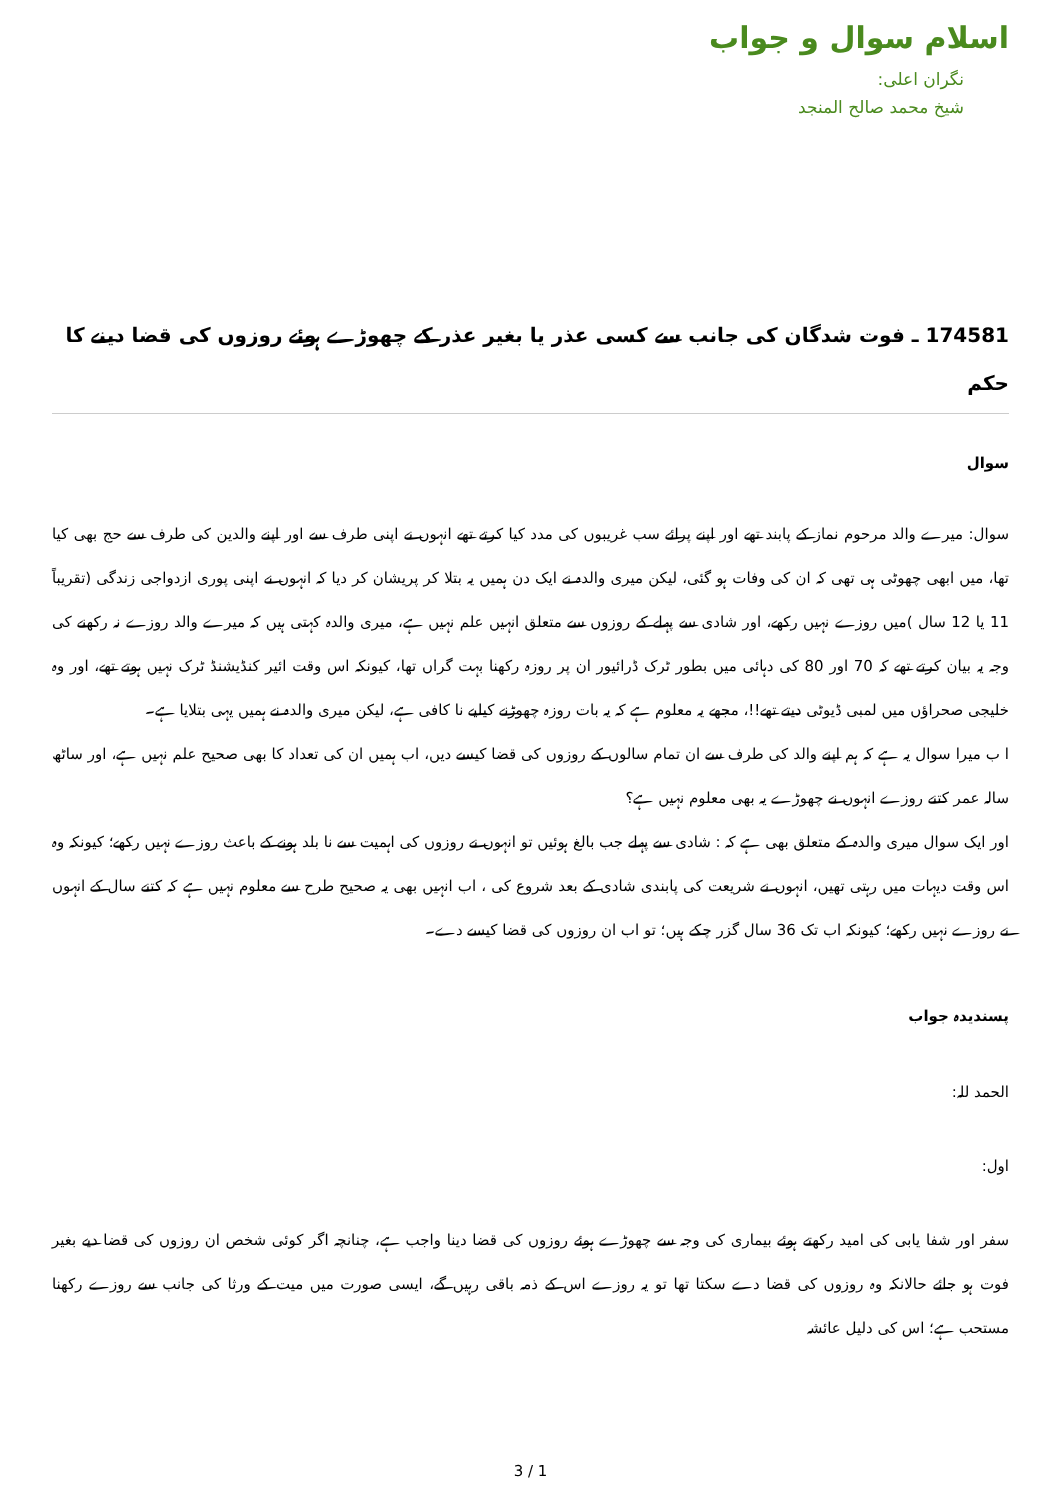اسلام سوال و جواب
نگران اعلی:
شیخ محمد صالح المنجد
174581 ـ فوت شدگان کی جانب سے کسی عذر یا بغیر عذر کے چھوڑے ہوئے روزوں کی قضا دینے کا حکم
سوال
سوال: میرے والد مرحوم نماز کے پابند تھے اور اپنے پرائے سب غریبوں کی مدد کیا کرتے تھے انہوں نے اپنی طرف سے اور اپنے والدین کی طرف سے حج بھی کیا تھا، میں ابھی چھوٹی ہی تھی کہ ان کی وفات ہو گئی، لیکن میری والدہ نے ایک دن ہمیں یہ بتلا کر پریشان کر دیا کہ انہوں نے اپنی پوری ازدواجی زندگی (تقریباً 11 یا 12 سال )میں روزے نہیں رکھے، اور شادی سے پہلے کے روزوں سے متعلق انہیں علم نہیں ہے، میری والدہ کہتی ہیں کہ میرے والد روزے نہ رکھنے کی وجہ یہ بیان کرتے تھے کہ 70 اور 80 کی دہائی میں بطور ٹرک ڈرائیور ان پر روزہ رکھنا بہت گراں تھا، کیونکہ اس وقت ائیر کنڈیشنڈ ٹرک نہیں ہوتے تھے، اور وہ خلیجی صحراؤں میں لمبی ڈیوٹی دیتے تھے!!، مجھے یہ معلوم ہے کہ یہ بات روزہ چھوڑنے کیلیے نا کافی ہے، لیکن میری والدہ نے ہمیں یہی بتلایا ہے۔
ا ب میرا سوال یہ ہے کہ ہم اپنے والد کی طرف سے ان تمام سالوں کے روزوں کی قضا کیسے دیں، اب ہمیں ان کی تعداد کا بھی صحیح علم نہیں ہے، اور ساٹھ سالہ عمر کتنے روزے انہوں نے چھوڑے یہ بھی معلوم نہیں ہے؟
اور ایک سوال میری والدہ کے متعلق بھی ہے کہ : شادی سے پہلے جب بالغ ہوئیں تو انہوں نے روزوں کی اہمیت سے نا بلد ہونے کے باعث روزے نہیں رکھے؛ کیونکہ وہ اس وقت دیہات میں رہتی تھیں، انہوں نے شریعت کی پابندی شادی کے بعد شروع کی ، اب انہیں بھی یہ صحیح طرح سے معلوم نہیں ہے کہ کتنے سال کے انہوں نے روزے نہیں رکھے؛ کیونکہ اب تک 36 سال گزر چکے ہیں؛ تو اب ان روزوں کی قضا کیسے دے۔
پسندیدہ جواب
الحمد للہ:
اول:
سفر اور شفا یابی کی امید رکھتے ہوئے بیماری کی وجہ سے چھوڑے ہوئے روزوں کی قضا دینا واجب ہے، چنانچہ اگر کوئی شخص ان روزوں کی قضا دیے بغیر فوت ہو جائے حالانکہ وہ روزوں کی قضا دے سکتا تھا تو یہ روزے اس کے ذمہ باقی رہیں گے، ایسی صورت میں میت کے ورثا کی جانب سے روزے رکھنا مستحب ہے؛ اس کی دلیل عائشہ
3 / 1